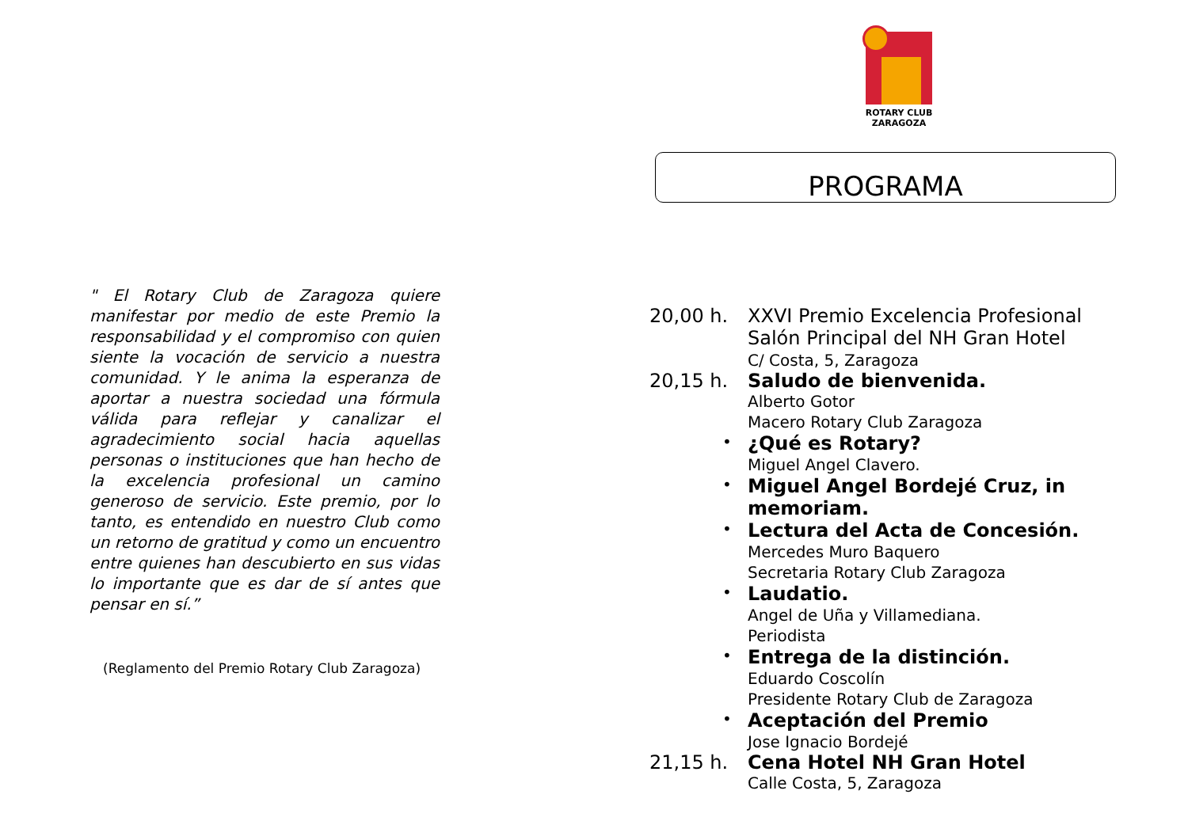" El Rotary Club de Zaragoza quiere manifestar por medio de este Premio la responsabilidad y el compromiso con quien siente la vocación de servicio a nuestra comunidad. Y le anima la esperanza de aportar a nuestra sociedad una fórmula válida para reflejar y canalizar el agradecimiento social hacia aquellas personas o instituciones que han hecho de la excelencia profesional un camino generoso de servicio. Este premio, por lo tanto, es entendido en nuestro Club como un retorno de gratitud y como un encuentro entre quienes han descubierto en sus vidas lo importante que es dar de sí antes que pensar en sí.”
(Reglamento del Premio Rotary Club Zaragoza)
ROTARY CLUB
ZARAGOZA
PROGRAMA
20,00 h. XXVI Premio Excelencia Profesional
Salón Principal del NH Gran Hotel
C/ Costa, 5, Zaragoza
20,15 h. Saludo de bienvenida.
Alberto Gotor
Macero Rotary Club Zaragoza
• ¿Qué es Rotary?
Miguel Angel Clavero.
• Miguel Angel Bordejé Cruz, in memoriam.
• Lectura del Acta de Concesión.
Mercedes Muro Baquero
Secretaria Rotary Club Zaragoza
• Laudatio.
Angel de Uña y Villamediana.
Periodista
• Entrega de la distinción.
Eduardo Coscolín
Presidente Rotary Club de Zaragoza
• Aceptación del Premio
Jose Ignacio Bordejé
21,15 h. Cena Hotel NH Gran Hotel
Calle Costa, 5, Zaragoza